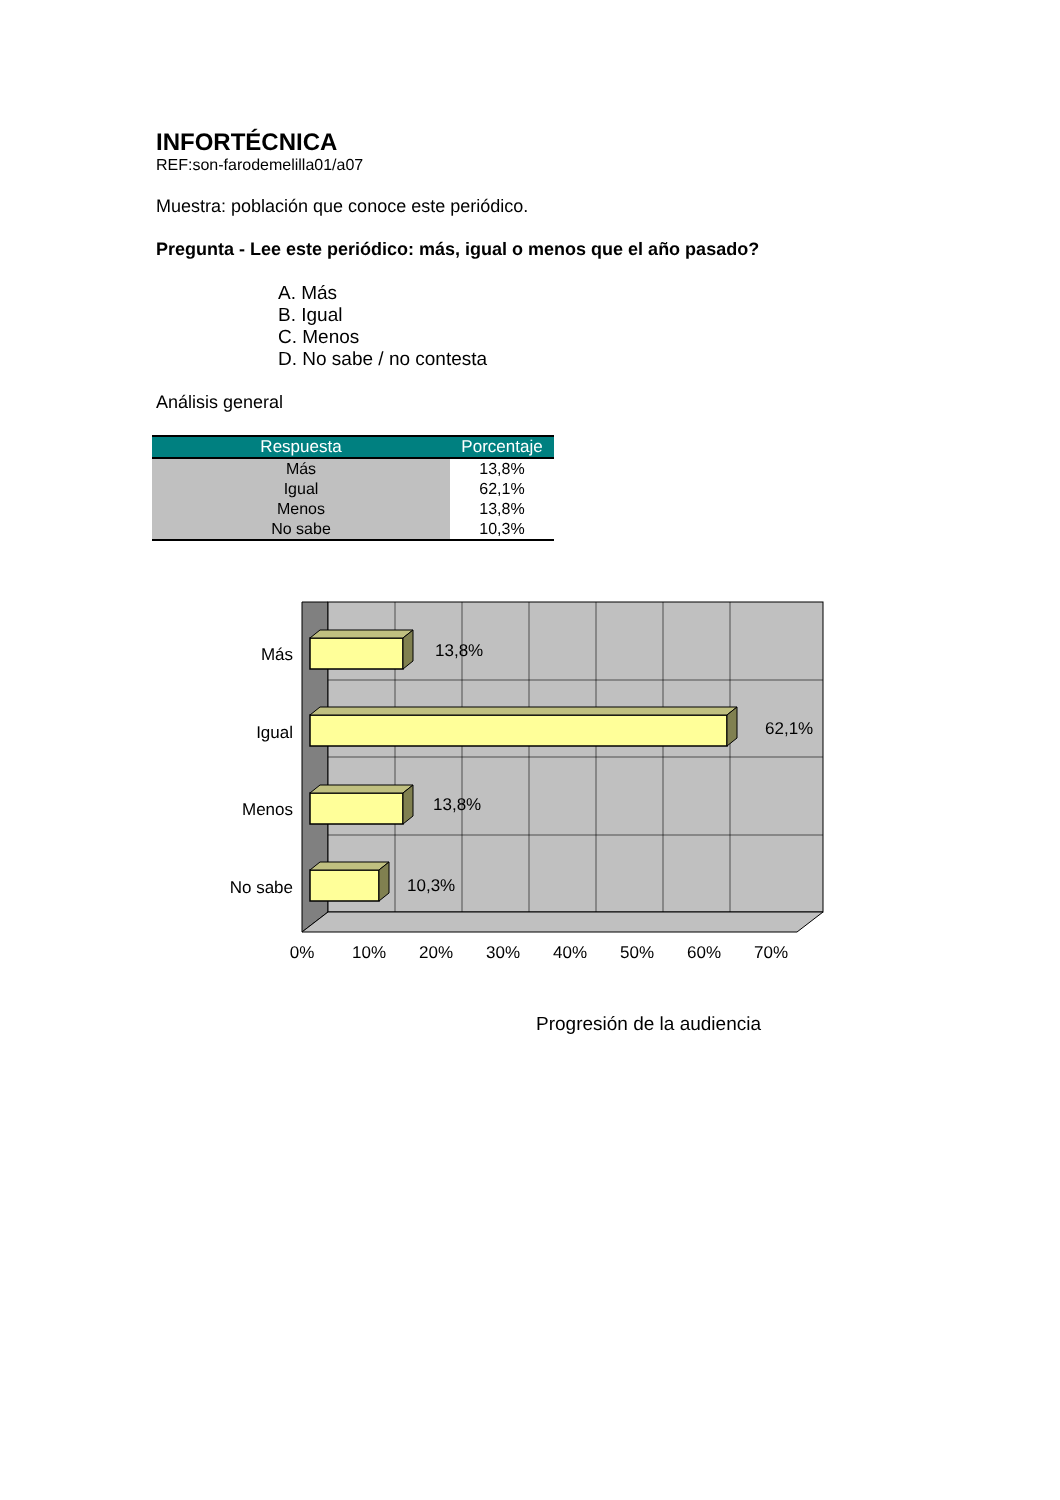INFORTÉCNICA
REF:son-farodemelilla01/a07
Muestra: población que conoce este periódico.
Pregunta - Lee este periódico: más, igual o menos que el año pasado?
A. Más
B. Igual
C. Menos
D. No sabe / no contesta
Análisis general
| Respuesta | Porcentaje |
| --- | --- |
| Más | 13,8% |
| Igual | 62,1% |
| Menos | 13,8% |
| No sabe | 10,3% |
13,8%
62,1%
13,8%
10,3%
Más
Igual
Menos
No sabe
0%
10%
20%
30%
40%
50%
60%
70%
Progresión de la audiencia